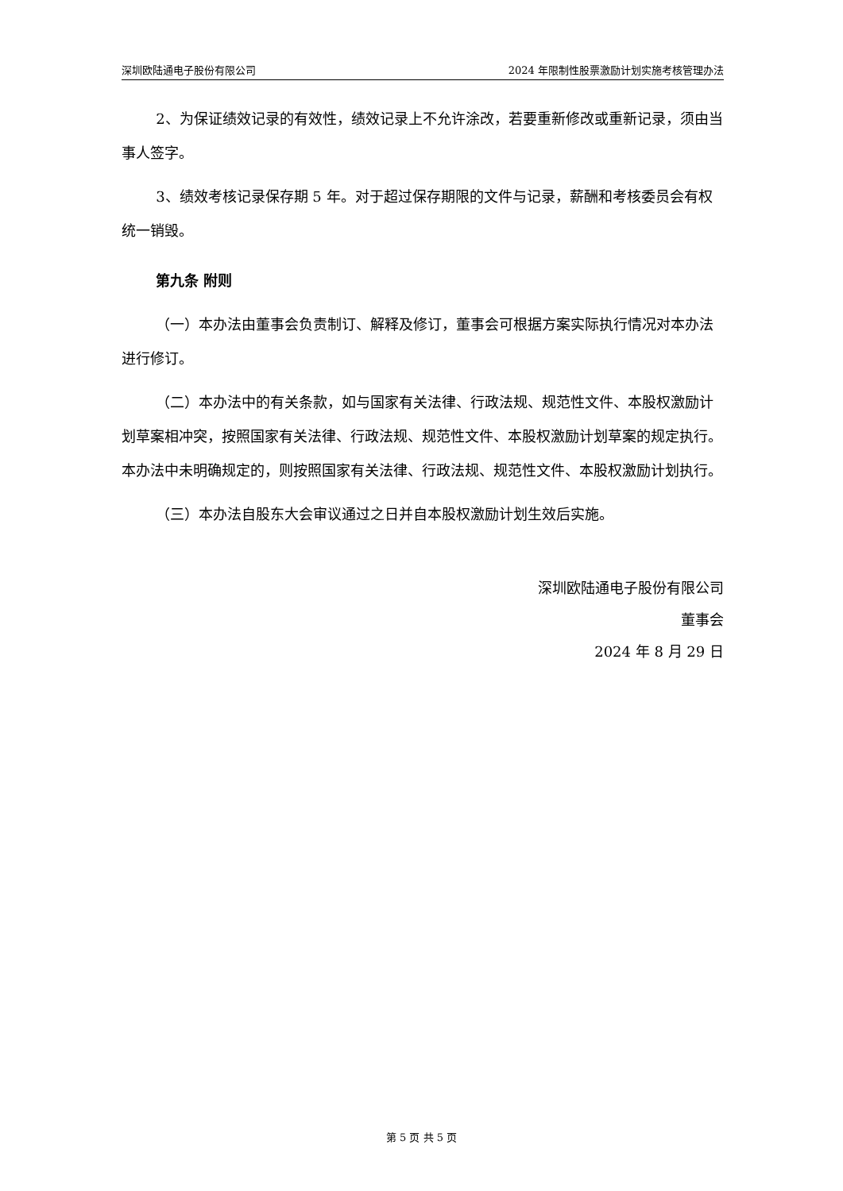深圳欧陆通电子股份有限公司 2024 年限制性股票激励计划实施考核管理办法
2、为保证绩效记录的有效性，绩效记录上不允许涂改，若要重新修改或重新记录，须由当事人签字。
3、绩效考核记录保存期 5 年。对于超过保存期限的文件与记录，薪酬和考核委员会有权统一销毁。
第九条 附则
（一）本办法由董事会负责制订、解释及修订，董事会可根据方案实际执行情况对本办法进行修订。
（二）本办法中的有关条款，如与国家有关法律、行政法规、规范性文件、本股权激励计划草案相冲突，按照国家有关法律、行政法规、规范性文件、本股权激励计划草案的规定执行。本办法中未明确规定的，则按照国家有关法律、行政法规、规范性文件、本股权激励计划执行。
（三）本办法自股东大会审议通过之日并自本股权激励计划生效后实施。
深圳欧陆通电子股份有限公司
董事会
2024 年 8 月 29 日
第 5 页 共 5 页